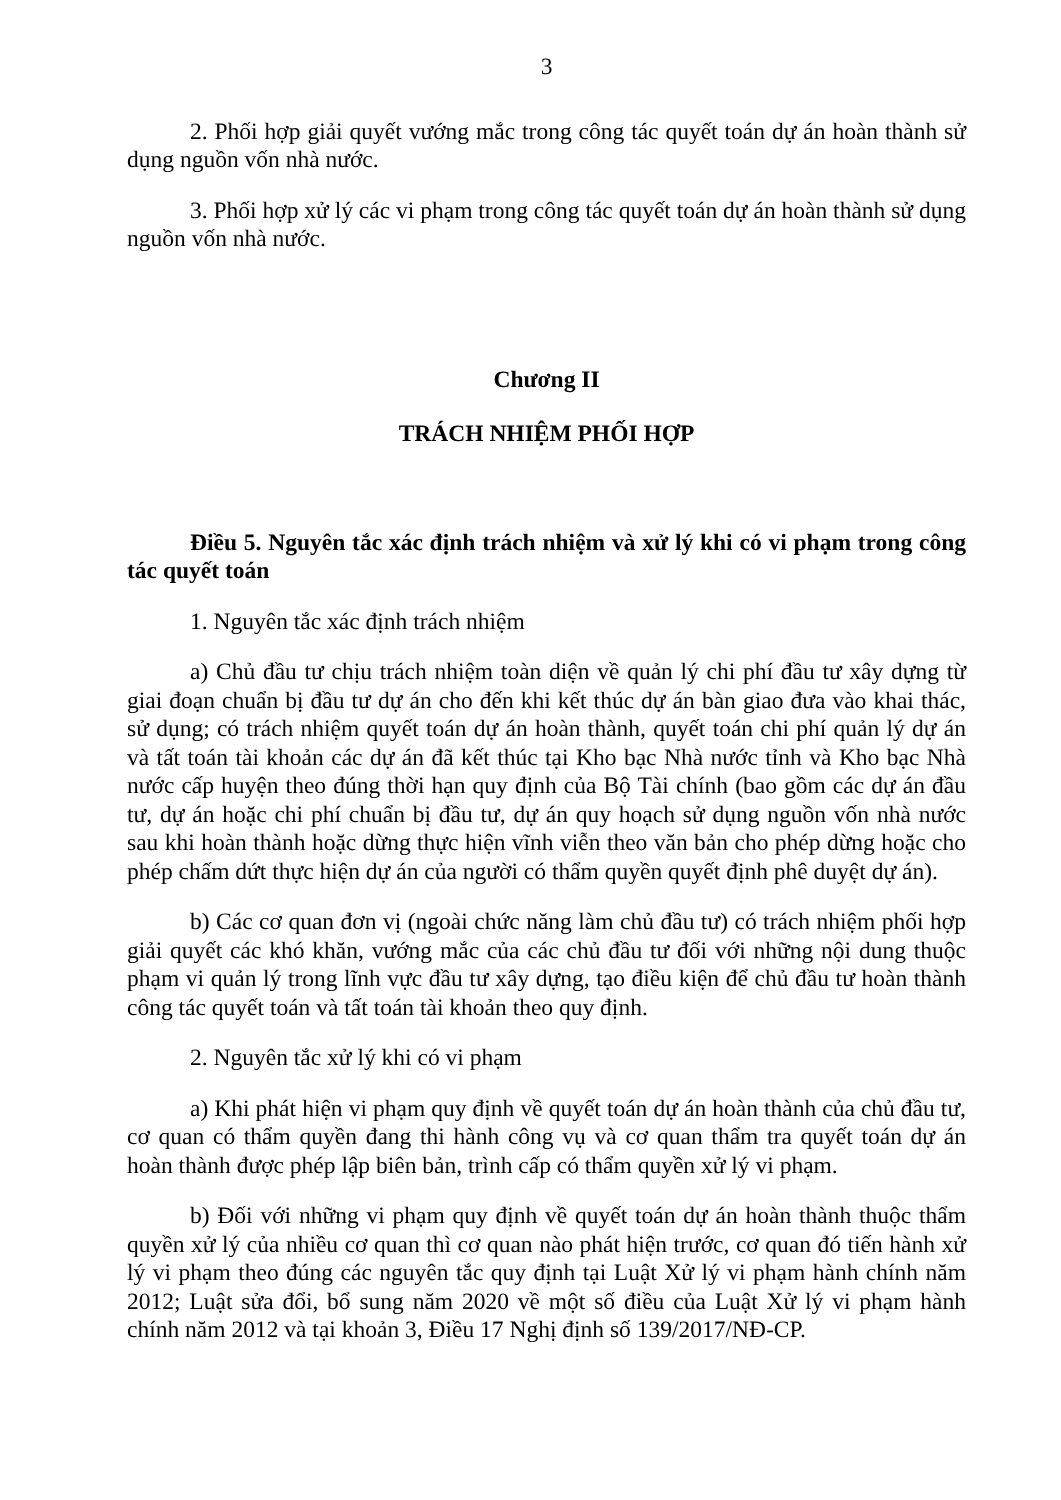3
2. Phối hợp giải quyết vướng mắc trong công tác quyết toán dự án hoàn thành sử dụng nguồn vốn nhà nước.
3. Phối hợp xử lý các vi phạm trong công tác quyết toán dự án hoàn thành sử dụng nguồn vốn nhà nước.
Chương II
TRÁCH NHIỆM PHỐI HỢP
Điều 5. Nguyên tắc xác định trách nhiệm và xử lý khi có vi phạm trong công tác quyết toán
1. Nguyên tắc xác định trách nhiệm
a) Chủ đầu tư chịu trách nhiệm toàn diện về quản lý chi phí đầu tư xây dựng từ giai đoạn chuẩn bị đầu tư dự án cho đến khi kết thúc dự án bàn giao đưa vào khai thác, sử dụng; có trách nhiệm quyết toán dự án hoàn thành, quyết toán chi phí quản lý dự án và tất toán tài khoản các dự án đã kết thúc tại Kho bạc Nhà nước tỉnh và Kho bạc Nhà nước cấp huyện theo đúng thời hạn quy định của Bộ Tài chính (bao gồm các dự án đầu tư, dự án hoặc chi phí chuẩn bị đầu tư, dự án quy hoạch sử dụng nguồn vốn nhà nước sau khi hoàn thành hoặc dừng thực hiện vĩnh viễn theo văn bản cho phép dừng hoặc cho phép chấm dứt thực hiện dự án của người có thẩm quyền quyết định phê duyệt dự án).
b) Các cơ quan đơn vị (ngoài chức năng làm chủ đầu tư) có trách nhiệm phối hợp giải quyết các khó khăn, vướng mắc của các chủ đầu tư đối với những nội dung thuộc phạm vi quản lý trong lĩnh vực đầu tư xây dựng, tạo điều kiện để chủ đầu tư hoàn thành công tác quyết toán và tất toán tài khoản theo quy định.
2. Nguyên tắc xử lý khi có vi phạm
a) Khi phát hiện vi phạm quy định về quyết toán dự án hoàn thành của chủ đầu tư, cơ quan có thẩm quyền đang thi hành công vụ và cơ quan thẩm tra quyết toán dự án hoàn thành được phép lập biên bản, trình cấp có thẩm quyền xử lý vi phạm.
b) Đối với những vi phạm quy định về quyết toán dự án hoàn thành thuộc thẩm quyền xử lý của nhiều cơ quan thì cơ quan nào phát hiện trước, cơ quan đó tiến hành xử lý vi phạm theo đúng các nguyên tắc quy định tại Luật Xử lý vi phạm hành chính năm 2012; Luật sửa đổi, bổ sung năm 2020 về một số điều của Luật Xử lý vi phạm hành chính năm 2012 và tại khoản 3, Điều 17 Nghị định số 139/2017/NĐ-CP.